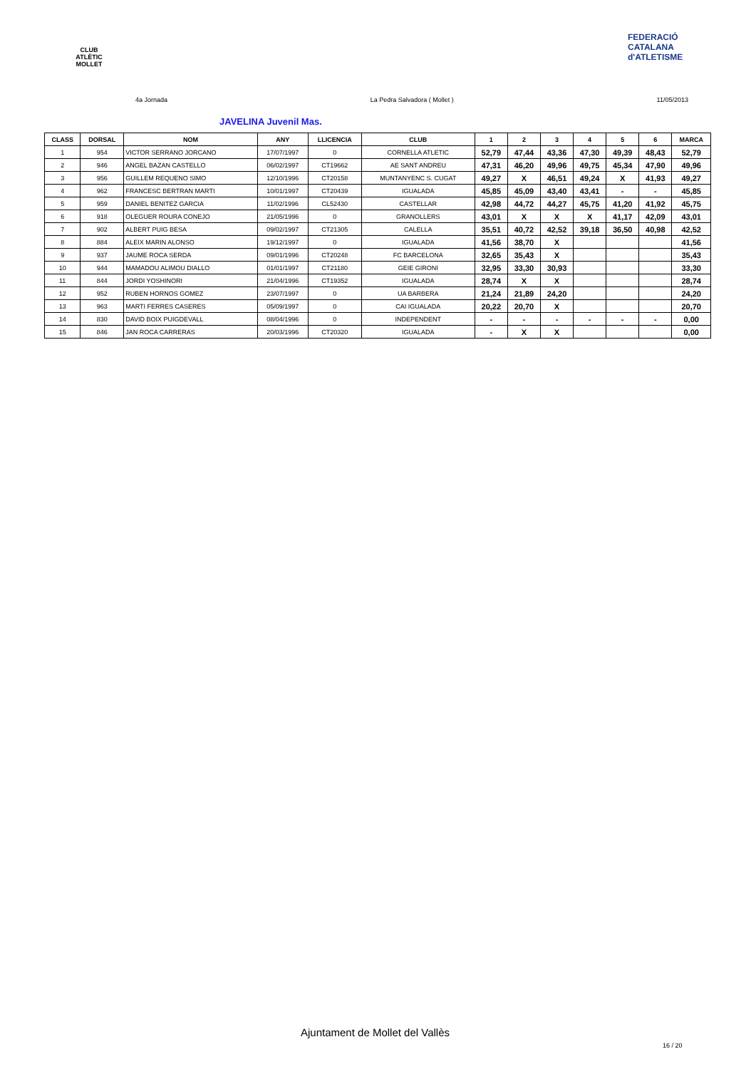CLUB ATLÈTIC MOLLET
FEDERACIÓ CATALANA d'ATLETISME
4a Jornada La Pedra Salvadora ( Mollet ) 11/05/2013
JAVELINA Juvenil Mas.
| CLASS | DORSAL | NOM | ANY | LLICENCIA | CLUB | 1 | 2 | 3 | 4 | 5 | 6 | MARCA |
| --- | --- | --- | --- | --- | --- | --- | --- | --- | --- | --- | --- | --- |
| 1 | 954 | VICTOR SERRANO JORCANO | 17/07/1997 | 0 | CORNELLA ATLETIC | 52,79 | 47,44 | 43,36 | 47,30 | 49,39 | 48,43 | 52,79 |
| 2 | 946 | ANGEL BAZAN CASTELLO | 06/02/1997 | CT19662 | AE SANT ANDREU | 47,31 | 46,20 | 49,96 | 49,75 | 45,34 | 47,90 | 49,96 |
| 3 | 956 | GUILLEM REQUENO SIMO | 12/10/1996 | CT20158 | MUNTANYENC S. CUGAT | 49,27 | X | 46,51 | 49,24 | X | 41,93 | 49,27 |
| 4 | 962 | FRANCESC BERTRAN MARTI | 10/01/1997 | CT20439 | IGUALADA | 45,85 | 45,09 | 43,40 | 43,41 | - | - | 45,85 |
| 5 | 959 | DANIEL BENITEZ GARCIA | 11/02/1996 | CL52430 | CASTELLAR | 42,98 | 44,72 | 44,27 | 45,75 | 41,20 | 41,92 | 45,75 |
| 6 | 918 | OLEGUER ROURA CONEJO | 21/05/1996 | 0 | GRANOLLERS | 43,01 | X | X | X | 41,17 | 42,09 | 43,01 |
| 7 | 902 | ALBERT PUIG BESA | 09/02/1997 | CT21305 | CALELLA | 35,51 | 40,72 | 42,52 | 39,18 | 36,50 | 40,98 | 42,52 |
| 8 | 884 | ALEIX MARIN ALONSO | 19/12/1997 | 0 | IGUALADA | 41,56 | 38,70 | X | | | | 41,56 |
| 9 | 937 | JAUME ROCA SERDA | 09/01/1996 | CT20248 | FC BARCELONA | 32,65 | 35,43 | X | | | | 35,43 |
| 10 | 944 | MAMADOU ALIMOU DIALLO | 01/01/1997 | CT21180 | GEIE GIRONI | 32,95 | 33,30 | 30,93 | | | | 33,30 |
| 11 | 844 | JORDI YOSHINORI | 21/04/1996 | CT19352 | IGUALADA | 28,74 | X | X | | | | 28,74 |
| 12 | 952 | RUBEN HORNOS GOMEZ | 23/07/1997 | 0 | UA BARBERA | 21,24 | 21,89 | 24,20 | | | | 24,20 |
| 13 | 963 | MARTI FERRES CASERES | 05/09/1997 | 0 | CAI IGUALADA | 20,22 | 20,70 | X | | | | 20,70 |
| 14 | 830 | DAVID BOIX PUIGDEVALL | 08/04/1996 | 0 | INDEPENDENT | - | - | - | - | - | - | 0,00 |
| 15 | 846 | JAN ROCA CARRERAS | 20/03/1996 | CT20320 | IGUALADA | - | X | X | | | | 0,00 |
Ajuntament de Mollet del Vallès
16 / 20